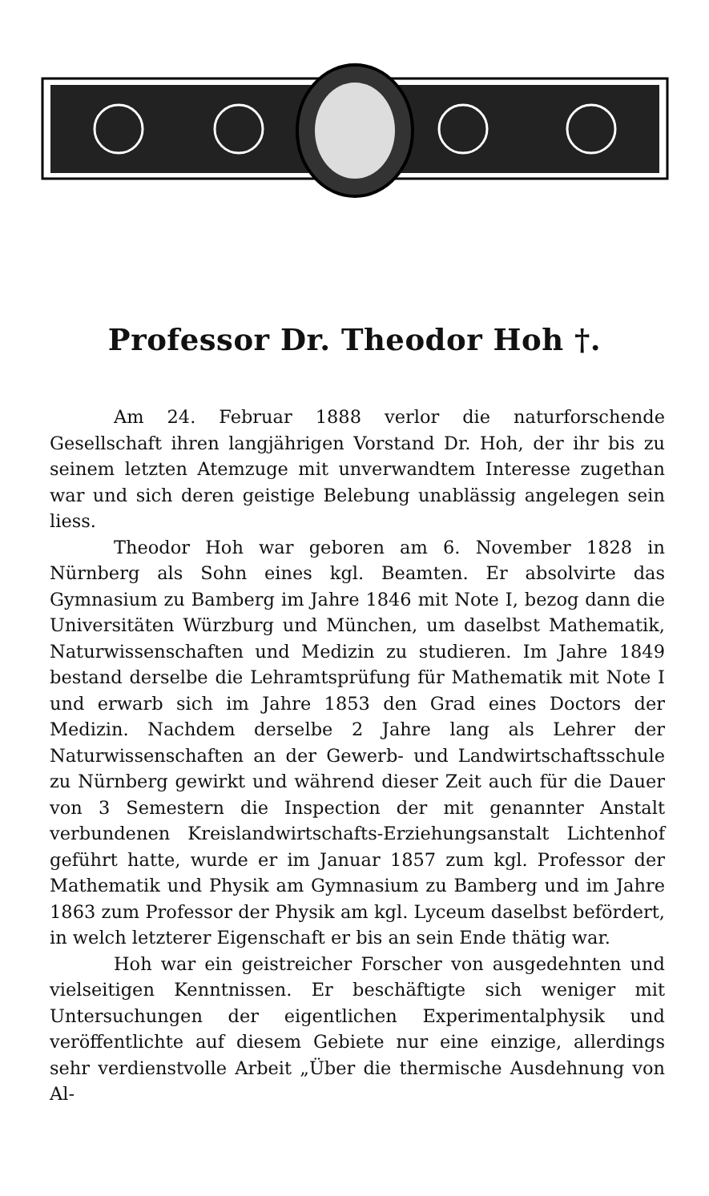Professor Dr. Theodor Hoh †.
Am 24. Februar 1888 verlor die naturforschende Gesellschaft ihren langjährigen Vorstand Dr. Hoh, der ihr bis zu seinem letzten Atemzuge mit unverwandtem Interesse zugethan war und sich deren geistige Belebung unablässig angelegen sein liess.
Theodor Hoh war geboren am 6. November 1828 in Nürnberg als Sohn eines kgl. Beamten. Er absolvirte das Gymnasium zu Bamberg im Jahre 1846 mit Note I, bezog dann die Universitäten Würzburg und München, um daselbst Mathematik, Naturwissenschaften und Medizin zu studieren. Im Jahre 1849 bestand derselbe die Lehramtsprüfung für Mathematik mit Note I und erwarb sich im Jahre 1853 den Grad eines Doctors der Medizin. Nachdem derselbe 2 Jahre lang als Lehrer der Naturwissenschaften an der Gewerb- und Landwirtschaftsschule zu Nürnberg gewirkt und während dieser Zeit auch für die Dauer von 3 Semestern die Inspection der mit genannter Anstalt verbundenen Kreislandwirtschafts-Erziehungsanstalt Lichtenhof geführt hatte, wurde er im Januar 1857 zum kgl. Professor der Mathematik und Physik am Gymnasium zu Bamberg und im Jahre 1863 zum Professor der Physik am kgl. Lyceum daselbst befördert, in welch letzterer Eigenschaft er bis an sein Ende thätig war.
Hoh war ein geistreicher Forscher von ausgedehnten und vielseitigen Kenntnissen. Er beschäftigte sich weniger mit Untersuchungen der eigentlichen Experimentalphysik und veröffentlichte auf diesem Gebiete nur eine einzige, allerdings sehr verdienstvolle Arbeit „Über die thermische Ausdehnung von Al-